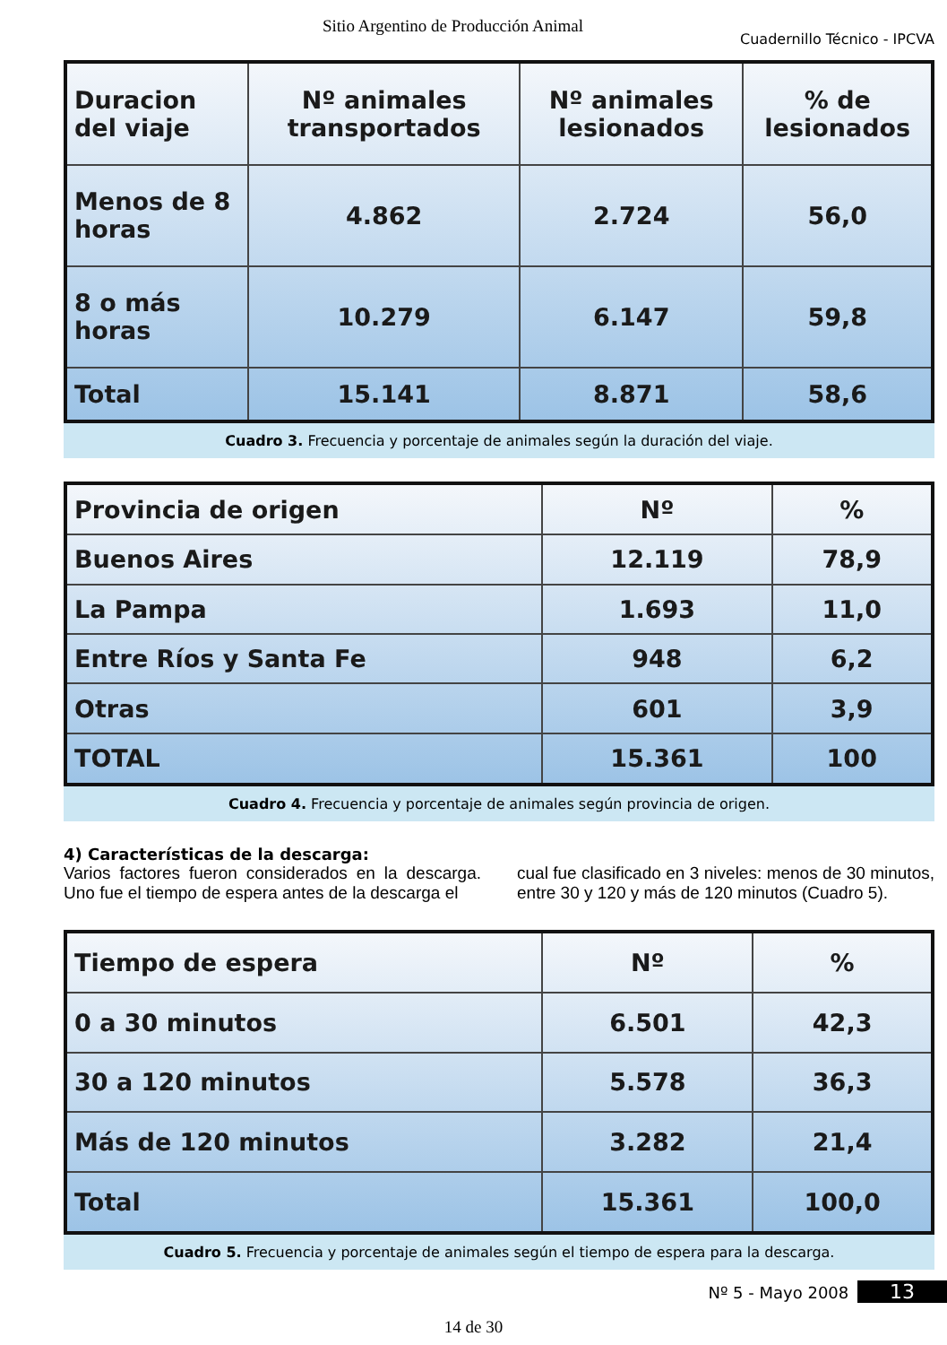Sitio Argentino de Producción Animal Cuadernillo Técnico - IPCVA
| Duracion del viaje | Nº animales transportados | Nº animales lesionados | % de lesionados |
| --- | --- | --- | --- |
| Menos de 8 horas | 4.862 | 2.724 | 56,0 |
| 8 o más horas | 10.279 | 6.147 | 59,8 |
| Total | 15.141 | 8.871 | 58,6 |
Cuadro 3. Frecuencia y porcentaje de animales según la duración del viaje.
| Provincia de origen | Nº | % |
| --- | --- | --- |
| Buenos Aires | 12.119 | 78,9 |
| La Pampa | 1.693 | 11,0 |
| Entre Ríos y Santa Fe | 948 | 6,2 |
| Otras | 601 | 3,9 |
| TOTAL | 15.361 | 100 |
Cuadro 4. Frecuencia y porcentaje de animales según provincia de origen.
4) Características de la descarga:
Varios factores fueron considerados en la descarga. Uno fue el tiempo de espera antes de la descarga el
cual fue clasificado en 3 niveles: menos de 30 minutos, entre 30 y 120 y más de 120 minutos (Cuadro 5).
| Tiempo de espera | Nº | % |
| --- | --- | --- |
| 0 a 30 minutos | 6.501 | 42,3 |
| 30 a 120 minutos | 5.578 | 36,3 |
| Más de 120 minutos | 3.282 | 21,4 |
| Total | 15.361 | 100,0 |
Cuadro 5. Frecuencia y porcentaje de animales según el tiempo de espera para la descarga.
Nº 5 - Mayo 2008 13
14 de 30